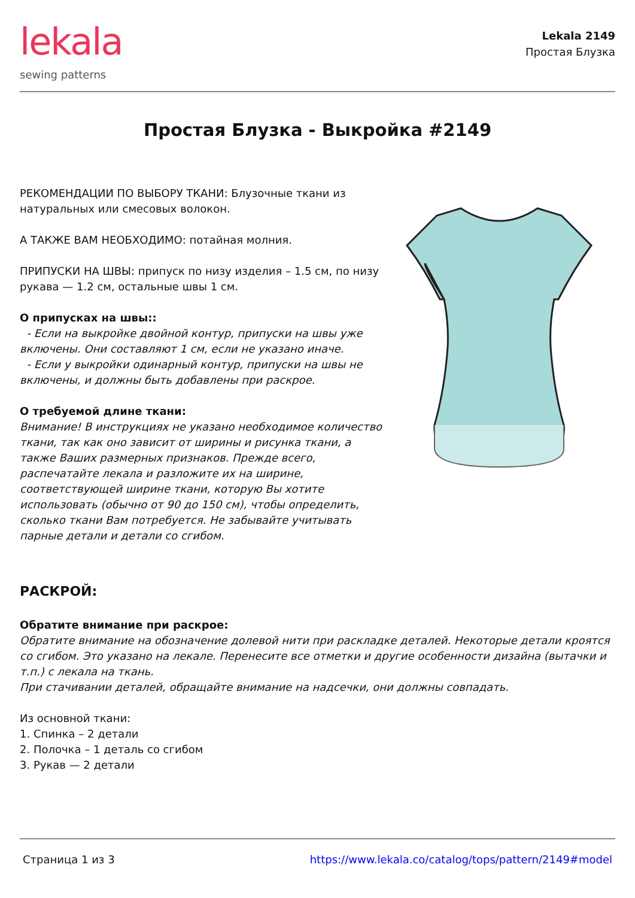lekala
sewing patterns
Lekala 2149
Простая Блузка
Простая Блузка - Выкройка #2149
РЕКОМЕНДАЦИИ ПО ВЫБОРУ ТКАНИ: Блузочные ткани из натуральных или смесовых волокон.
А ТАКЖЕ ВАМ НЕОБХОДИМО: потайная молния.
ПРИПУСКИ НА ШВЫ: припуск по низу изделия – 1.5 см, по низу рукава — 1.2 см, остальные швы 1 см.
О припусках на швы::
- Если на выкройке двойной контур, припуски на швы уже включены. Они составляют 1 см, если не указано иначе.
- Если у выкройки одинарный контур, припуски на швы не включены, и должны быть добавлены при раскрое.
О требуемой длине ткани:
Внимание! В инструкциях не указано необходимое количество ткани, так как оно зависит от ширины и рисунка ткани, а также Ваших размерных признаков. Прежде всего, распечатайте лекала и разложите их на ширине, соответствующей ширине ткани, которую Вы хотите использовать (обычно от 90 до 150 см), чтобы определить, сколько ткани Вам потребуется. Не забывайте учитывать парные детали и детали со сгибом.
РАСКРОЙ:
Обратите внимание при раскрое:
Обратите внимание на обозначение долевой нити при раскладке деталей. Некоторые детали кроятся со сгибом. Это указано на лекале. Перенесите все отметки и другие особенности дизайна (вытачки и т.п.) с лекала на ткань.
При стачивании деталей, обращайте внимание на надсечки, они должны совпадать.
Из основной ткани:
1. Спинка – 2 детали
2. Полочка – 1 деталь со сгибом
3. Рукав — 2 детали
Страница 1 из 3 https://www.lekala.co/catalog/tops/pattern/2149#model